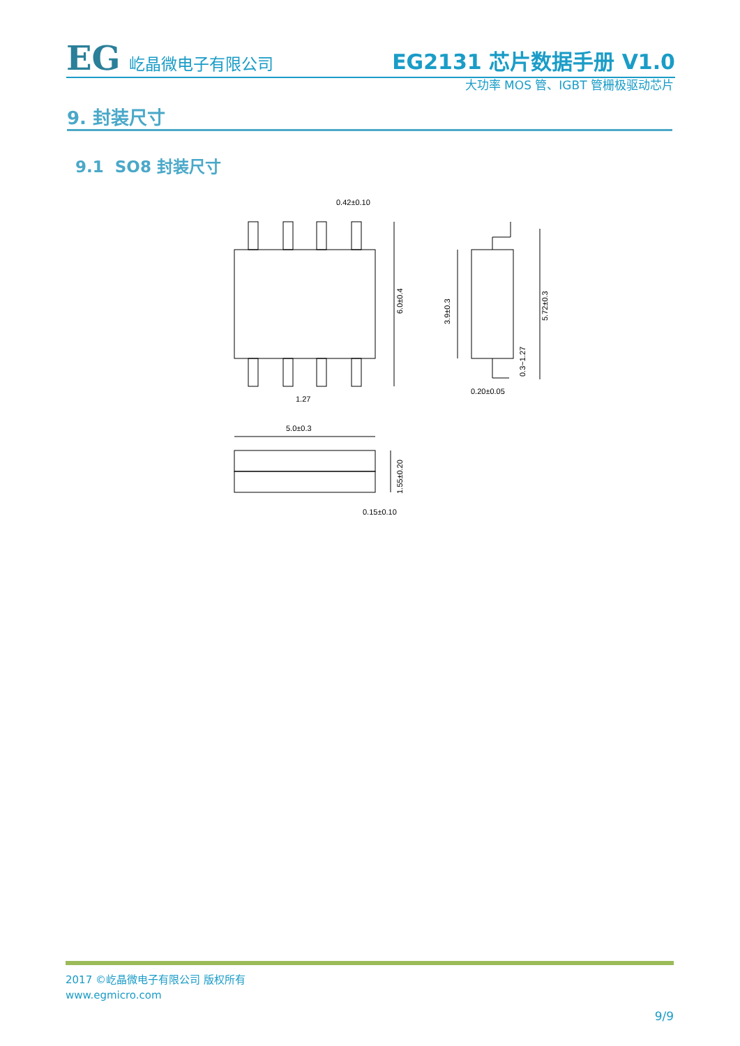EG 屹晶微电子有限公司
EG2131 芯片数据手册 V1.0
大功率 MOS 管、IGBT 管栅极驱动芯片
9. 封装尺寸
9.1 SO8 封装尺寸
0.42±0.10
1.27
5.0±0.3
0.15±0.10
0.20±0.05
6.0±0.4
3.9±0.3
5.72±0.3
0.3~1.27
1.55±0.20
2017 ©屹晶微电子有限公司 版权所有
www.egmicro.com
9/9